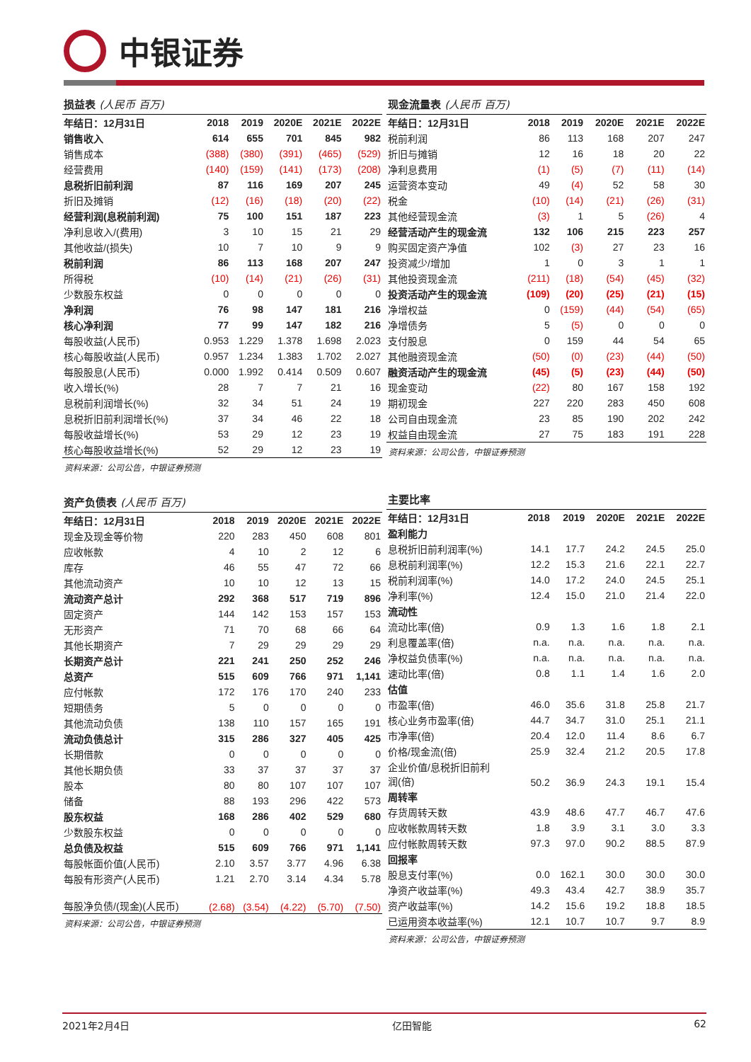中银证券
损益表 (人民币 百万)
| 年结日：12月31日 | 2018 | 2019 | 2020E | 2021E | 2022E |
| --- | --- | --- | --- | --- | --- |
| 销售收入 | 614 | 655 | 701 | 845 | 982 |
| 销售成本 | (388) | (380) | (391) | (465) | (529) |
| 经营费用 | (140) | (159) | (141) | (173) | (208) |
| 息税折旧前利润 | 87 | 116 | 169 | 207 | 245 |
| 折旧及摊销 | (12) | (16) | (18) | (20) | (22) |
| 经营利润(息税前利润) | 75 | 100 | 151 | 187 | 223 |
| 净利息收入/(费用) | 3 | 10 | 15 | 21 | 29 |
| 其他收益/(损失) | 10 | 7 | 10 | 9 | 9 |
| 税前利润 | 86 | 113 | 168 | 207 | 247 |
| 所得税 | (10) | (14) | (21) | (26) | (31) |
| 少数股东权益 | 0 | 0 | 0 | 0 | 0 |
| 净利润 | 76 | 98 | 147 | 181 | 216 |
| 核心净利润 | 77 | 99 | 147 | 182 | 216 |
| 每股收益(人民币) | 0.953 | 1.229 | 1.378 | 1.698 | 2.023 |
| 核心每股收益(人民币) | 0.957 | 1.234 | 1.383 | 1.702 | 2.027 |
| 每股股息(人民币) | 0.000 | 1.992 | 0.414 | 0.509 | 0.607 |
| 收入增长(%) | 28 | 7 | 7 | 21 | 16 |
| 息税前利润增长(%) | 32 | 34 | 51 | 24 | 19 |
| 息税折旧前利润增长(%) | 37 | 34 | 46 | 22 | 18 |
| 每股收益增长(%) | 53 | 29 | 12 | 23 | 19 |
| 核心每股收益增长(%) | 52 | 29 | 12 | 23 | 19 |
资料来源：公司公告，中银证券预测
资产负债表 (人民币 百万)
| 年结日：12月31日 | 2018 | 2019 | 2020E | 2021E | 2022E |
| --- | --- | --- | --- | --- | --- |
| 现金及现金等价物 | 220 | 283 | 450 | 608 | 801 |
| 应收帐款 | 4 | 10 | 2 | 12 | 6 |
| 库存 | 46 | 55 | 47 | 72 | 66 |
| 其他流动资产 | 10 | 10 | 12 | 13 | 15 |
| 流动资产总计 | 292 | 368 | 517 | 719 | 896 |
| 固定资产 | 144 | 142 | 153 | 157 | 153 |
| 无形资产 | 71 | 70 | 68 | 66 | 64 |
| 其他长期资产 | 7 | 29 | 29 | 29 | 29 |
| 长期资产总计 | 221 | 241 | 250 | 252 | 246 |
| 总资产 | 515 | 609 | 766 | 971 | 1,141 |
| 应付帐款 | 172 | 176 | 170 | 240 | 233 |
| 短期债务 | 5 | 0 | 0 | 0 | 0 |
| 其他流动负债 | 138 | 110 | 157 | 165 | 191 |
| 流动负债总计 | 315 | 286 | 327 | 405 | 425 |
| 长期借款 | 0 | 0 | 0 | 0 | 0 |
| 其他长期负债 | 33 | 37 | 37 | 37 | 37 |
| 股本 | 80 | 80 | 107 | 107 | 107 |
| 储备 | 88 | 193 | 296 | 422 | 573 |
| 股东权益 | 168 | 286 | 402 | 529 | 680 |
| 少数股东权益 | 0 | 0 | 0 | 0 | 0 |
| 总负债及权益 | 515 | 609 | 766 | 971 | 1,141 |
| 每股帐面价值(人民币) | 2.10 | 3.57 | 3.77 | 4.96 | 6.38 |
| 每股有形资产(人民币) | 1.21 | 2.70 | 3.14 | 4.34 | 5.78 |
| 每股净负债/(现金)(人民币) | (2.68) | (3.54) | (4.22) | (5.70) | (7.50) |
资料来源：公司公告，中银证券预测
现金流量表 (人民币 百万)
| 年结日：12月31日 | 2018 | 2019 | 2020E | 2021E | 2022E |
| --- | --- | --- | --- | --- | --- |
| 税前利润 | 86 | 113 | 168 | 207 | 247 |
| 折旧与摊销 | 12 | 16 | 18 | 20 | 22 |
| 净利息费用 | (1) | (5) | (7) | (11) | (14) |
| 运营资本变动 | 49 | (4) | 52 | 58 | 30 |
| 税金 | (10) | (14) | (21) | (26) | (31) |
| 其他经营现金流 | (3) | 1 | 5 | (26) | 4 |
| 经营活动产生的现金流 | 132 | 106 | 215 | 223 | 257 |
| 购买固定资产净值 | 102 | (3) | 27 | 23 | 16 |
| 投资减少/增加 | 1 | 0 | 3 | 1 | 1 |
| 其他投资现金流 | (211) | (18) | (54) | (45) | (32) |
| 投资活动产生的现金流 | (109) | (20) | (25) | (21) | (15) |
| 净增权益 | 0 | (159) | (44) | (54) | (65) |
| 净增债务 | 5 | (5) | 0 | 0 | 0 |
| 支付股息 | 0 | 159 | 44 | 54 | 65 |
| 其他融资现金流 | (50) | (0) | (23) | (44) | (50) |
| 融资活动产生的现金流 | (45) | (5) | (23) | (44) | (50) |
| 现金变动 | (22) | 80 | 167 | 158 | 192 |
| 期初现金 | 227 | 220 | 283 | 450 | 608 |
| 公司自由现金流 | 23 | 85 | 190 | 202 | 242 |
| 权益自由现金流 | 27 | 75 | 183 | 191 | 228 |
资料来源：公司公告，中银证券预测
主要比率
| 年结日：12月31日 | 2018 | 2019 | 2020E | 2021E | 2022E |
| --- | --- | --- | --- | --- | --- |
| 盈利能力 | | | | | |
| 息税折旧前利润率(%) | 14.1 | 17.7 | 24.2 | 24.5 | 25.0 |
| 息税前利润率(%) | 12.2 | 15.3 | 21.6 | 22.1 | 22.7 |
| 税前利润率(%) | 14.0 | 17.2 | 24.0 | 24.5 | 25.1 |
| 净利率(%) | 12.4 | 15.0 | 21.0 | 21.4 | 22.0 |
| 流动性 | | | | | |
| 流动比率(倍) | 0.9 | 1.3 | 1.6 | 1.8 | 2.1 |
| 利息覆盖率(倍) | n.a. | n.a. | n.a. | n.a. | n.a. |
| 净权益负债率(%) | n.a. | n.a. | n.a. | n.a. | n.a. |
| 速动比率(倍) | 0.8 | 1.1 | 1.4 | 1.6 | 2.0 |
| 估值 | | | | | |
| 市盈率(倍) | 46.0 | 35.6 | 31.8 | 25.8 | 21.7 |
| 核心业务市盈率(倍) | 44.7 | 34.7 | 31.0 | 25.1 | 21.1 |
| 市净率(倍) | 20.4 | 12.0 | 11.4 | 8.6 | 6.7 |
| 价格/现金流(倍) | 25.9 | 32.4 | 21.2 | 20.5 | 17.8 |
| 企业价值/息税折旧前利 润(倍) | 50.2 | 36.9 | 24.3 | 19.1 | 15.4 |
| 周转率 | | | | | |
| 存货周转天数 | 43.9 | 48.6 | 47.7 | 46.7 | 47.6 |
| 应收帐款周转天数 | 1.8 | 3.9 | 3.1 | 3.0 | 3.3 |
| 应付帐款周转天数 | 97.3 | 97.0 | 90.2 | 88.5 | 87.9 |
| 回报率 | | | | | |
| 股息支付率(%) | 0.0 | 162.1 | 30.0 | 30.0 | 30.0 |
| 净资产收益率(%) | 49.3 | 43.4 | 42.7 | 38.9 | 35.7 |
| 资产收益率(%) | 14.2 | 15.6 | 19.2 | 18.8 | 18.5 |
| 已运用资本收益率(%) | 12.1 | 10.7 | 10.7 | 9.7 | 8.9 |
资料来源：公司公告，中银证券预测
2021年2月4日 亿田智能 62